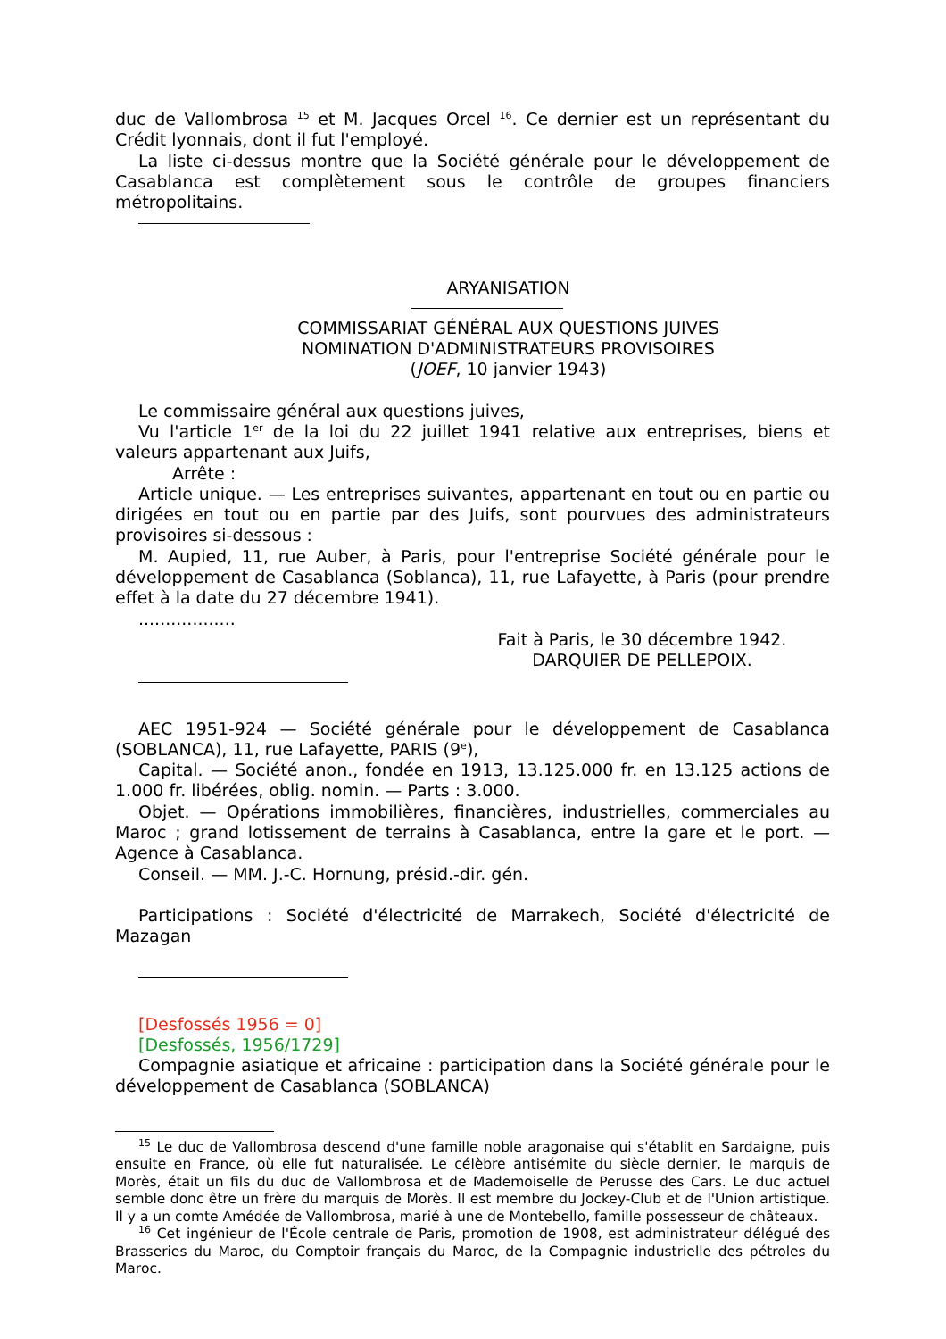duc de Vallombrosa <sup>15</sup> et M. Jacques Orcel <sup>16</sup>. Ce dernier est un représentant du Crédit lyonnais, dont il fut l'employé.
La liste ci-dessus montre que la Société générale pour le développement de Casablanca est complètement sous le contrôle de groupes financiers métropolitains.
ARYANISATION
COMMISSARIAT GÉNÉRAL AUX QUESTIONS JUIVES
NOMINATION D'ADMINISTRATEURS PROVISOIRES
(JOEF, 10 janvier 1943)
Le commissaire général aux questions juives,
Vu l'article 1<sup>er</sup> de la loi du 22 juillet 1941 relative aux entreprises, biens et valeurs appartenant aux Juifs,
Arrête :
Article unique. — Les entreprises suivantes, appartenant en tout ou en partie ou dirigées en tout ou en partie par des Juifs, sont pourvues des administrateurs provisoires si-dessous :
M. Aupied, 11, rue Auber, à Paris, pour l'entreprise Société générale pour le développement de Casablanca (Soblanca), 11, rue Lafayette, à Paris (pour prendre effet à la date du 27 décembre 1941).
..................
Fait à Paris, le 30 décembre 1942.
DARQUIER DE PELLEPOIX.
AEC 1951-924 — Société générale pour le développement de Casablanca (SOBLANCA), 11, rue Lafayette, PARIS (9<sup>e</sup>),
Capital. — Société anon., fondée en 1913, 13.125.000 fr. en 13.125 actions de 1.000 fr. libérées, oblig. nomin. — Parts : 3.000.
Objet. — Opérations immobilières, financières, industrielles, commerciales au Maroc ; grand lotissement de terrains à Casablanca, entre la gare et le port. — Agence à Casablanca.
Conseil. — MM. J.-C. Hornung, présid.-dir. gén.
Participations : Société d'électricité de Marrakech, Société d'électricité de Mazagan
[Desfossés 1956 = 0]
[Desfossés, 1956/1729]
Compagnie asiatique et africaine : participation dans la Société générale pour le développement de Casablanca (SOBLANCA)
<sup>15</sup> Le duc de Vallombrosa descend d'une famille noble aragonaise qui s'établit en Sardaigne, puis ensuite en France, où elle fut naturalisée. Le célèbre antisémite du siècle dernier, le marquis de Morès, était un fils du duc de Vallombrosa et de Mademoiselle de Perusse des Cars. Le duc actuel semble donc être un frère du marquis de Morès. Il est membre du Jockey-Club et de l'Union artistique. Il y a un comte Amédée de Vallombrosa, marié à une de Montebello, famille possesseur de châteaux.
<sup>16</sup> Cet ingénieur de l'École centrale de Paris, promotion de 1908, est administrateur délégué des Brasseries du Maroc, du Comptoir français du Maroc, de la Compagnie industrielle des pétroles du Maroc.